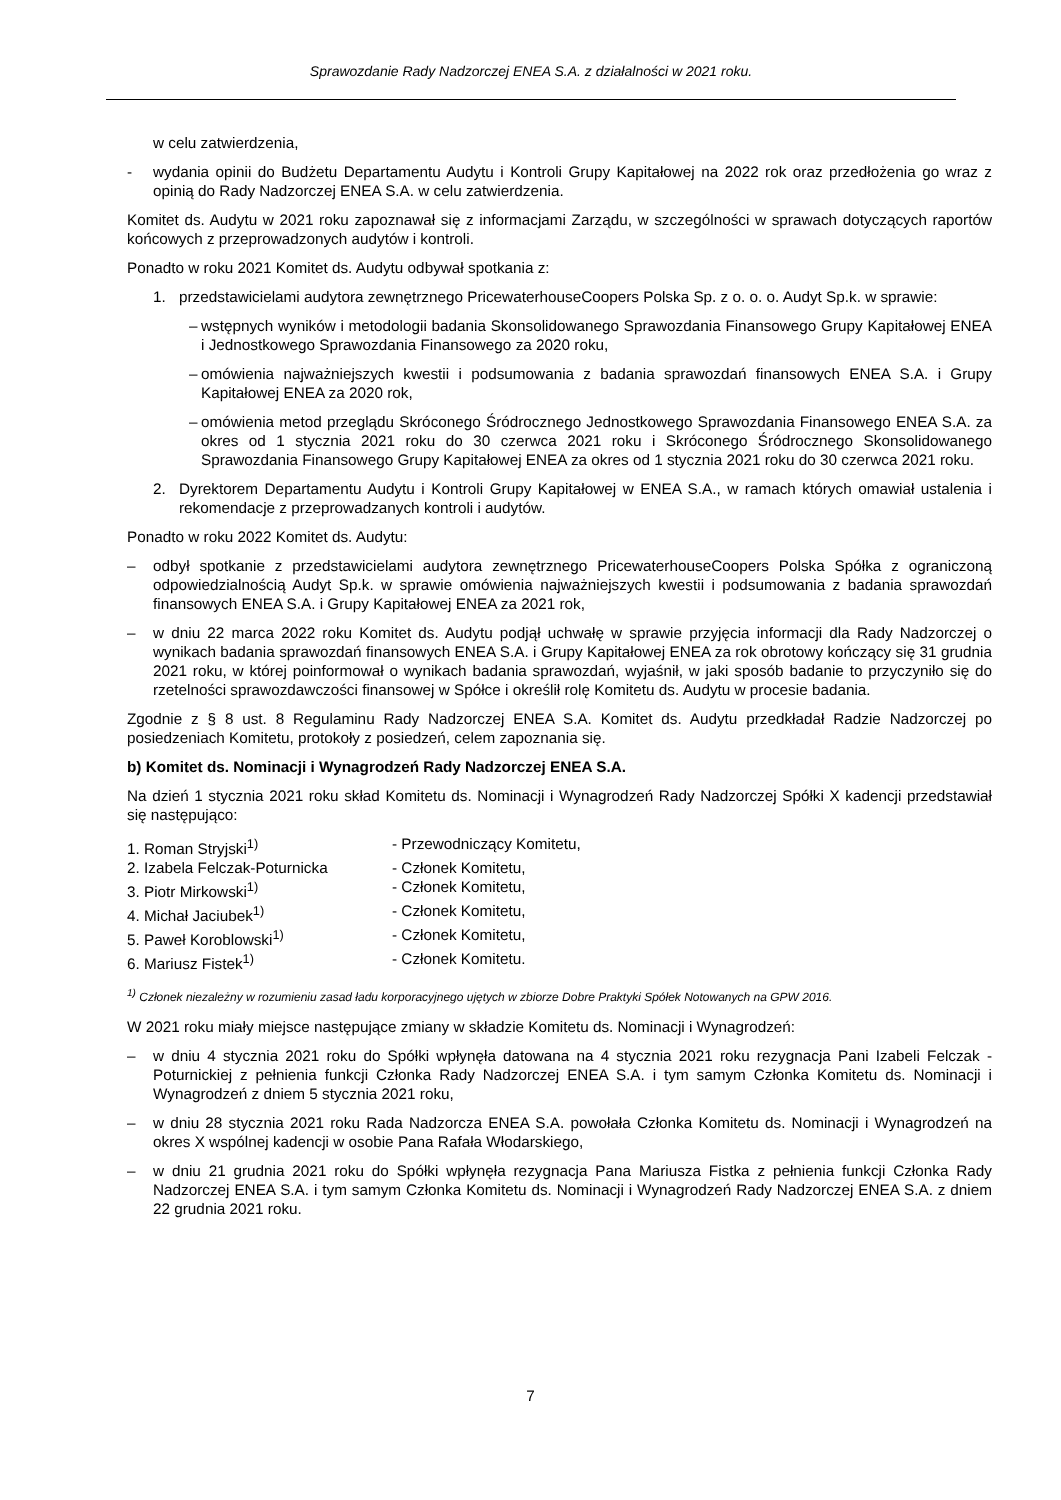Sprawozdanie Rady Nadzorczej ENEA S.A. z działalności w 2021 roku.
w celu zatwierdzenia,
- wydania opinii do Budżetu Departamentu Audytu i Kontroli Grupy Kapitałowej na 2022 rok oraz przedłożenia go wraz z opinią do Rady Nadzorczej ENEA S.A. w celu zatwierdzenia.
Komitet ds. Audytu w 2021 roku zapoznawał się z informacjami Zarządu, w szczególności w sprawach dotyczących raportów końcowych z przeprowadzonych audytów i kontroli.
Ponadto w roku 2021 Komitet ds. Audytu odbywał spotkania z:
1. przedstawicielami audytora zewnętrznego PricewaterhouseCoopers Polska Sp. z o. o. o. Audyt Sp.k. w sprawie:
– wstępnych wyników i metodologii badania Skonsolidowanego Sprawozdania Finansowego Grupy Kapitałowej ENEA i Jednostkowego Sprawozdania Finansowego za 2020 roku,
– omówienia najważniejszych kwestii i podsumowania z badania sprawozdań finansowych ENEA S.A. i Grupy Kapitałowej ENEA za 2020 rok,
– omówienia metod przeglądu Skróconego Śródrocznego Jednostkowego Sprawozdania Finansowego ENEA S.A. za okres od 1 stycznia 2021 roku do 30 czerwca 2021 roku i Skróconego Śródrocznego Skonsolidowanego Sprawozdania Finansowego Grupy Kapitałowej ENEA za okres od 1 stycznia 2021 roku do 30 czerwca 2021 roku.
2. Dyrektorem Departamentu Audytu i Kontroli Grupy Kapitałowej w ENEA S.A., w ramach których omawiał ustalenia i rekomendacje z przeprowadzanych kontroli i audytów.
Ponadto w roku 2022 Komitet ds. Audytu:
– odbył spotkanie z przedstawicielami audytora zewnętrznego PricewaterhouseCoopers Polska Spółka z ograniczoną odpowiedzialnością Audyt Sp.k. w sprawie omówienia najważniejszych kwestii i podsumowania z badania sprawozdań finansowych ENEA S.A. i Grupy Kapitałowej ENEA za 2021 rok,
– w dniu 22 marca 2022 roku Komitet ds. Audytu podjął uchwałę w sprawie przyjęcia informacji dla Rady Nadzorczej o wynikach badania sprawozdań finansowych ENEA S.A. i Grupy Kapitałowej ENEA za rok obrotowy kończący się 31 grudnia 2021 roku, w której poinformował o wynikach badania sprawozdań, wyjaśnił, w jaki sposób badanie to przyczyniło się do rzetelności sprawozdawczości finansowej w Spółce i określił rolę Komitetu ds. Audytu w procesie badania.
Zgodnie z § 8 ust. 8 Regulaminu Rady Nadzorczej ENEA S.A. Komitet ds. Audytu przedkładał Radzie Nadzorczej po posiedzeniach Komitetu, protokoły z posiedzeń, celem zapoznania się.
b) Komitet ds. Nominacji i Wynagrodzeń Rady Nadzorczej ENEA S.A.
Na dzień 1 stycznia 2021 roku skład Komitetu ds. Nominacji i Wynagrodzeń Rady Nadzorczej Spółki X kadencji przedstawiał się następująco:
1. Roman Stryjski<sup>1)</sup> - Przewodniczący Komitetu,
2. Izabela Felczak-Poturnicka - Członek Komitetu,
3. Piotr Mirkowski<sup>1)</sup> - Członek Komitetu,
4. Michał Jaciubek<sup>1)</sup> - Członek Komitetu,
5. Paweł Koroblowski<sup>1)</sup> - Członek Komitetu,
6. Mariusz Fistek<sup>1)</sup> - Członek Komitetu.
<sup>1)</sup> Członek niezależny w rozumieniu zasad ładu korporacyjnego ujętych w zbiorze Dobre Praktyki Spółek Notowanych na GPW 2016.
W 2021 roku miały miejsce następujące zmiany w składzie Komitetu ds. Nominacji i Wynagrodzeń:
– w dniu 4 stycznia 2021 roku do Spółki wpłynęła datowana na 4 stycznia 2021 roku rezygnacja Pani Izabeli Felczak - Poturnickiej z pełnienia funkcji Członka Rady Nadzorczej ENEA S.A. i tym samym Członka Komitetu ds. Nominacji i Wynagrodzeń z dniem 5 stycznia 2021 roku,
– w dniu 28 stycznia 2021 roku Rada Nadzorcza ENEA S.A. powołała Członka Komitetu ds. Nominacji i Wynagrodzeń na okres X wspólnej kadencji w osobie Pana Rafała Włodarskiego,
– w dniu 21 grudnia 2021 roku do Spółki wpłynęła rezygnacja Pana Mariusza Fistka z pełnienia funkcji Członka Rady Nadzorczej ENEA S.A. i tym samym Członka Komitetu ds. Nominacji i Wynagrodzeń Rady Nadzorczej ENEA S.A. z dniem 22 grudnia 2021 roku.
7